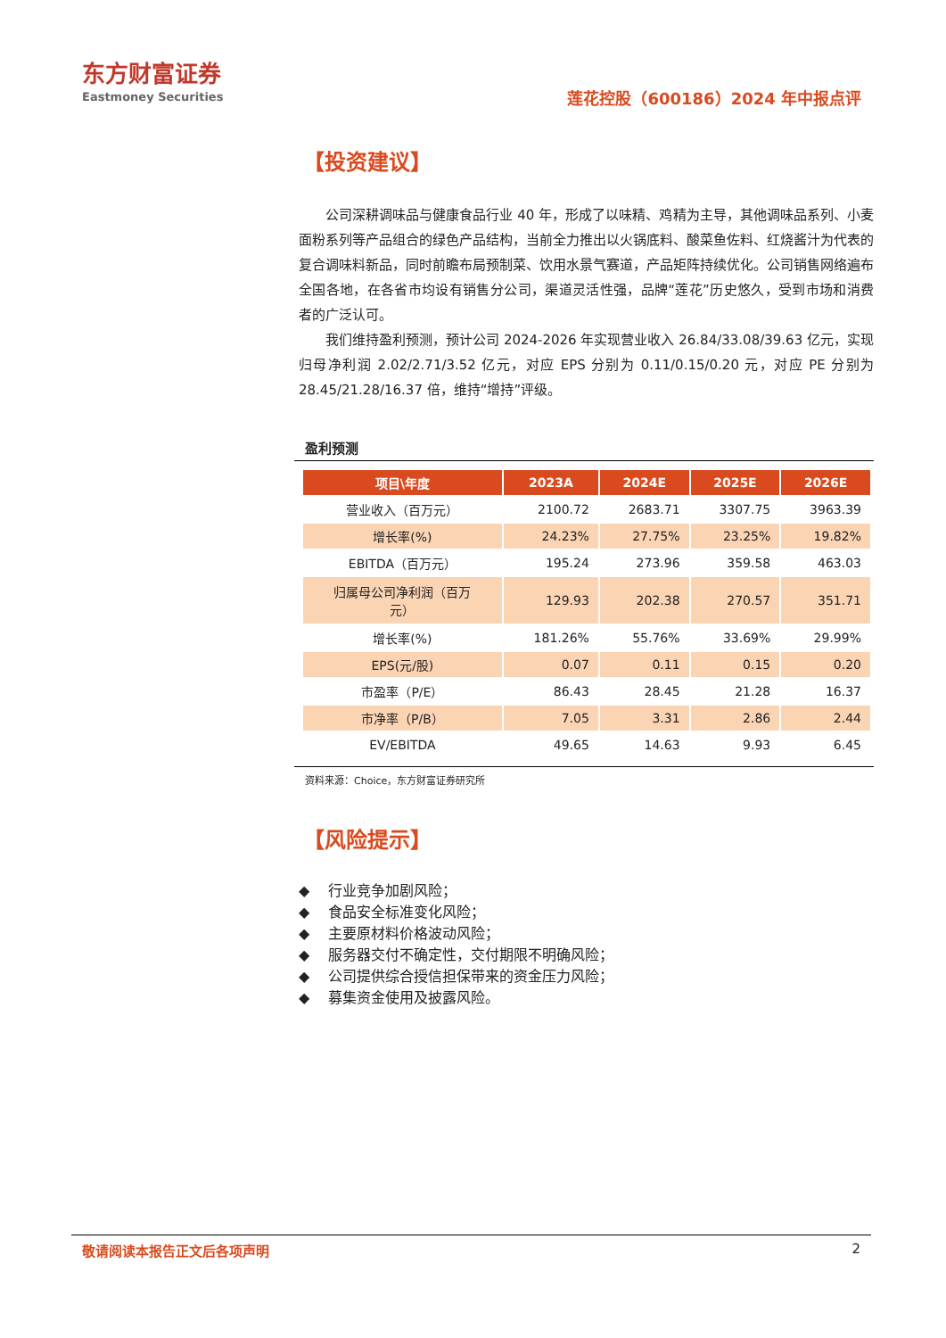东方财富证券
Eastmoney Securities
莲花控股（600186）2024 年中报点评
【投资建议】
公司深耕调味品与健康食品行业 40 年，形成了以味精、鸡精为主导，其他调味品系列、小麦面粉系列等产品组合的绿色产品结构，当前全力推出以火锅底料、酸菜鱼佐料、红烧酱汁为代表的复合调味料新品，同时前瞻布局预制菜、饮用水景气赛道，产品矩阵持续优化。公司销售网络遍布全国各地，在各省市均设有销售分公司，渠道灵活性强，品牌“莲花”历史悠久，受到市场和消费者的广泛认可。
我们维持盈利预测，预计公司 2024-2026 年实现营业收入 26.84/33.08/39.63 亿元，实现归母净利润 2.02/2.71/3.52 亿元，对应 EPS 分别为 0.11/0.15/0.20 元，对应 PE 分别为 28.45/21.28/16.37 倍，维持“增持”评级。
盈利预测
| 项目\年度 | 2023A | 2024E | 2025E | 2026E |
| --- | --- | --- | --- | --- |
| 营业收入（百万元） | 2100.72 | 2683.71 | 3307.75 | 3963.39 |
| 增长率(%) | 24.23% | 27.75% | 23.25% | 19.82% |
| EBITDA（百万元） | 195.24 | 273.96 | 359.58 | 463.03 |
| 归属母公司净利润（百万 元） | 129.93 | 202.38 | 270.57 | 351.71 |
| 增长率(%) | 181.26% | 55.76% | 33.69% | 29.99% |
| EPS(元/股) | 0.07 | 0.11 | 0.15 | 0.20 |
| 市盈率（P/E） | 86.43 | 28.45 | 21.28 | 16.37 |
| 市净率（P/B） | 7.05 | 3.31 | 2.86 | 2.44 |
| EV/EBITDA | 49.65 | 14.63 | 9.93 | 6.45 |
资料来源：Choice，东方财富证券研究所
【风险提示】
◆ 　行业竞争加剧风险；
◆ 　食品安全标准变化风险；
◆ 　主要原材料价格波动风险；
◆ 　服务器交付不确定性，交付期限不明确风险；
◆ 　公司提供综合授信担保带来的资金压力风险；
◆ 　募集资金使用及披露风险。
敬请阅读本报告正文后各项声明 2